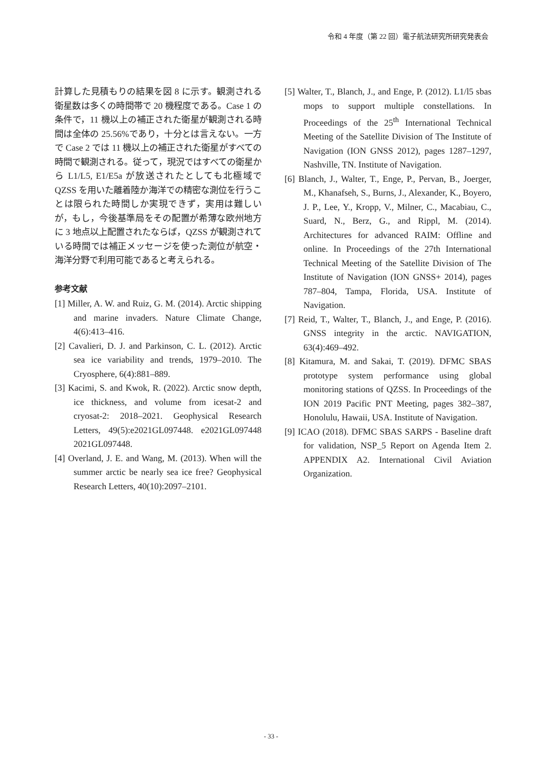令和 4 年度（第 22 回）電子航法研究所研究発表会
計算した見積もりの結果を図 8 に示す。観測される衛星数は多くの時間帯で 20 機程度である。Case 1 の条件で，11 機以上の補正された衛星が観測される時間は全体の 25.56%であり，十分とは言えない。一方で Case 2 では 11 機以上の補正された衛星がすべての時間で観測される。従って，現況ではすべての衛星から L1/L5, E1/E5a が放送されたとしても北極域で QZSS を用いた離着陸か海洋での精密な測位を行うことは限られた時間しか実現できず，実用は難しいが，もし，今後基準局をその配置が希薄な欧州地方に 3 地点以上配置されたならば，QZSS が観測されている時間では補正メッセージを使った測位が航空・海洋分野で利用可能であると考えられる。
参考文献
[1] Miller, A. W. and Ruiz, G. M. (2014). Arctic shipping and marine invaders. Nature Climate Change, 4(6):413–416.
[2] Cavalieri, D. J. and Parkinson, C. L. (2012). Arctic sea ice variability and trends, 1979–2010. The Cryosphere, 6(4):881–889.
[3] Kacimi, S. and Kwok, R. (2022). Arctic snow depth, ice thickness, and volume from icesat-2 and cryosat-2: 2018–2021. Geophysical Research Letters, 49(5):e2021GL097448. e2021GL097448 2021GL097448.
[4] Overland, J. E. and Wang, M. (2013). When will the summer arctic be nearly sea ice free? Geophysical Research Letters, 40(10):2097–2101.
[5] Walter, T., Blanch, J., and Enge, P. (2012). L1/l5 sbas mops to support multiple constellations. In Proceedings of the 25<sup>th</sup> International Technical Meeting of the Satellite Division of The Institute of Navigation (ION GNSS 2012), pages 1287–1297, Nashville, TN. Institute of Navigation.
[6] Blanch, J., Walter, T., Enge, P., Pervan, B., Joerger, M., Khanafseh, S., Burns, J., Alexander, K., Boyero, J. P., Lee, Y., Kropp, V., Milner, C., Macabiau, C., Suard, N., Berz, G., and Rippl, M. (2014). Architectures for advanced RAIM: Offline and online. In Proceedings of the 27th International Technical Meeting of the Satellite Division of The Institute of Navigation (ION GNSS+ 2014), pages 787–804, Tampa, Florida, USA. Institute of Navigation.
[7] Reid, T., Walter, T., Blanch, J., and Enge, P. (2016). GNSS integrity in the arctic. NAVIGATION, 63(4):469–492.
[8] Kitamura, M. and Sakai, T. (2019). DFMC SBAS prototype system performance using global monitoring stations of QZSS. In Proceedings of the ION 2019 Pacific PNT Meeting, pages 382–387, Honolulu, Hawaii, USA. Institute of Navigation.
[9] ICAO (2018). DFMC SBAS SARPS - Baseline draft for validation, NSP_5 Report on Agenda Item 2. APPENDIX A2. International Civil Aviation Organization.
- 33 -